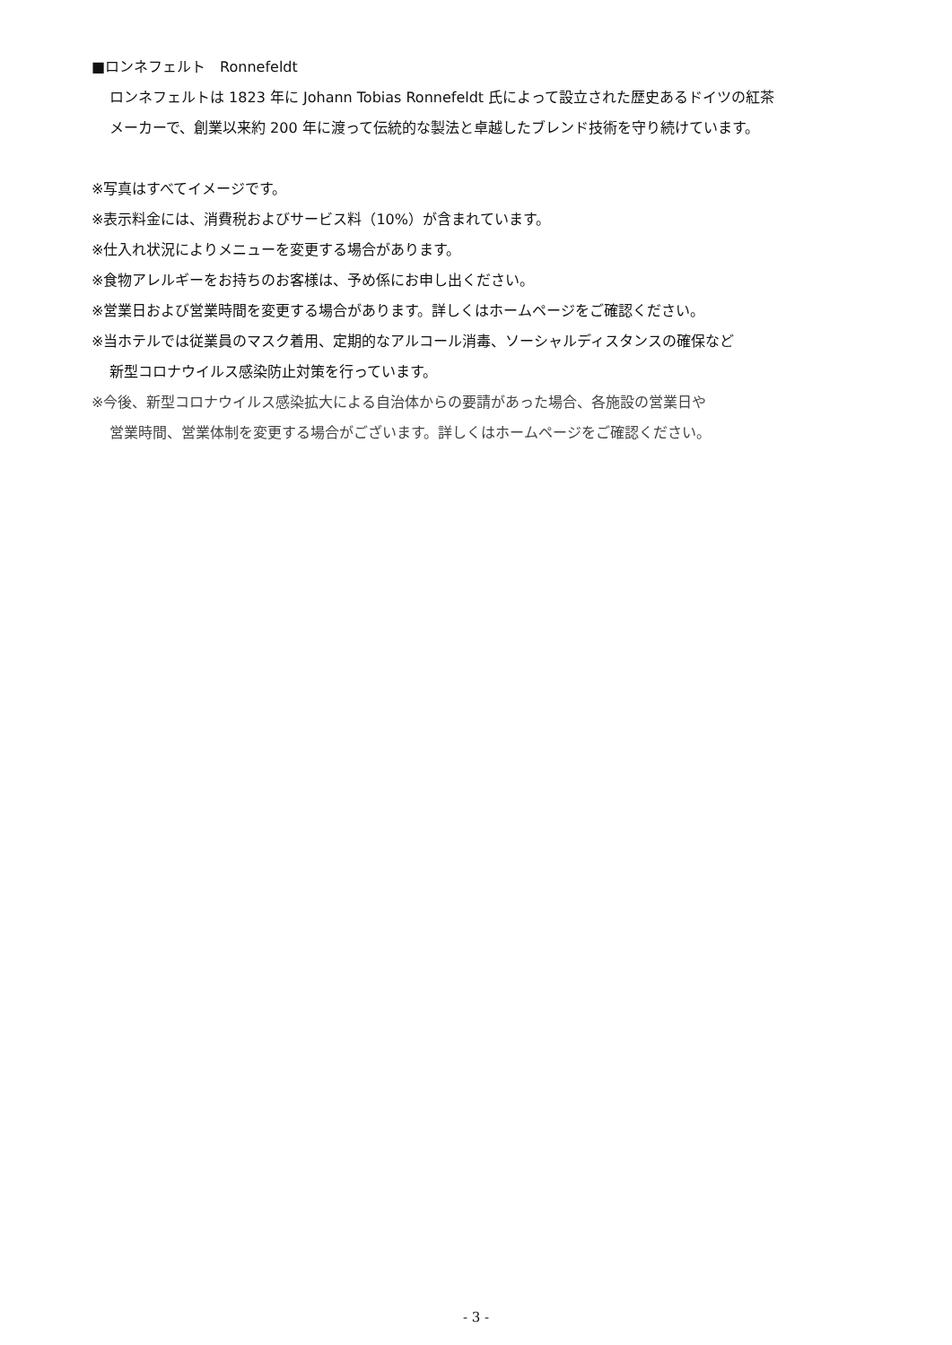■ロンネフェルト　Ronnefeldt
ロンネフェルトは 1823 年に Johann Tobias Ronnefeldt 氏によって設立された歴史あるドイツの紅茶
メーカーで、創業以来約 200 年に渡って伝統的な製法と卓越したブレンド技術を守り続けています。
※写真はすべてイメージです。
※表示料金には、消費税およびサービス料（10%）が含まれています。
※仕入れ状況によりメニューを変更する場合があります。
※食物アレルギーをお持ちのお客様は、予め係にお申し出ください。
※営業日および営業時間を変更する場合があります。詳しくはホームページをご確認ください。
※当ホテルでは従業員のマスク着用、定期的なアルコール消毒、ソーシャルディスタンスの確保など
新型コロナウイルス感染防止対策を行っています。
※今後、新型コロナウイルス感染拡大による自治体からの要請があった場合、各施設の営業日や
営業時間、営業体制を変更する場合がございます。詳しくはホームページをご確認ください。
- 3 -